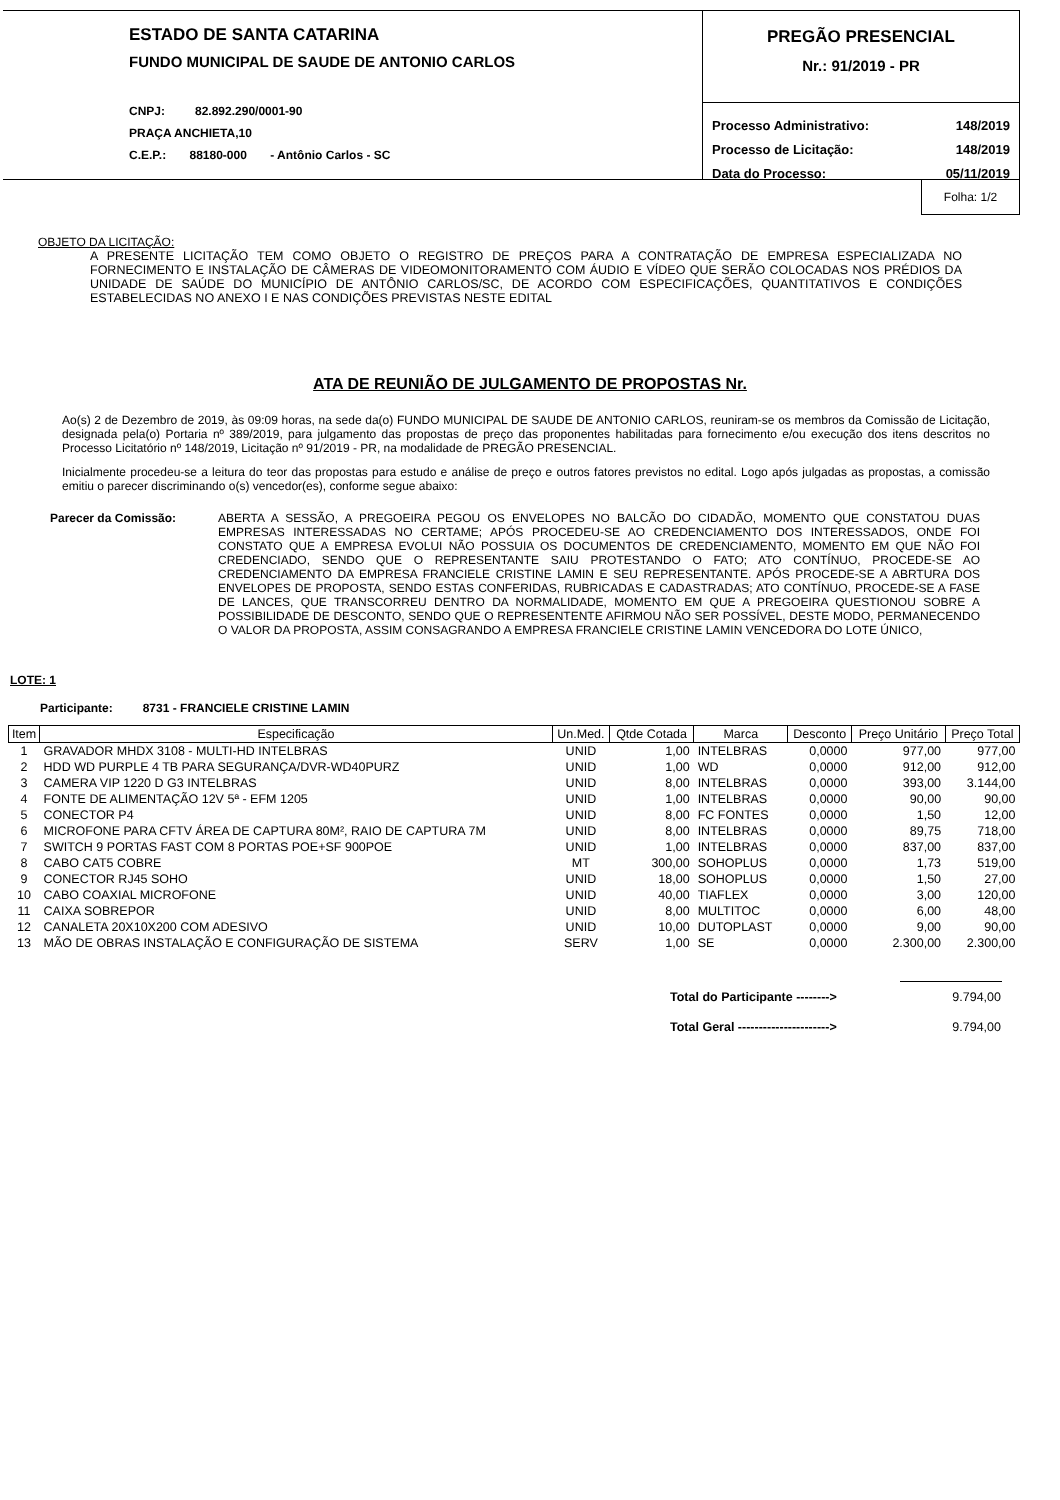ESTADO DE SANTA CATARINA
FUNDO MUNICIPAL DE SAUDE DE ANTONIO CARLOS
CNPJ: 82.892.290/0001-90
PRAÇA ANCHIETA,10
C.E.P.: 88180-000 - Antônio Carlos - SC
PREGÃO PRESENCIAL
Nr.: 91/2019 - PR
| Processo Administrativo: | 148/2019 |
| Processo de Licitação: | 148/2019 |
| Data do Processo: | 05/11/2019 |
Folha: 1/2
OBJETO DA LICITAÇÃO:
A PRESENTE LICITAÇÃO TEM COMO OBJETO O REGISTRO DE PREÇOS PARA A CONTRATAÇÃO DE EMPRESA ESPECIALIZADA NO FORNECIMENTO E INSTALAÇÃO DE CÂMERAS DE VIDEOMONITORAMENTO COM ÁUDIO E VÍDEO QUE SERÃO COLOCADAS NOS PRÉDIOS DA UNIDADE DE SAÚDE DO MUNICÍPIO DE ANTÔNIO CARLOS/SC, DE ACORDO COM ESPECIFICAÇÕES, QUANTITATIVOS E CONDIÇÕES ESTABELECIDAS NO ANEXO I E NAS CONDIÇÕES PREVISTAS NESTE EDITAL
ATA DE REUNIÃO DE JULGAMENTO DE PROPOSTAS Nr.
Ao(s) 2 de Dezembro de 2019, às 09:09 horas, na sede da(o) FUNDO MUNICIPAL DE SAUDE DE ANTONIO CARLOS, reuniram-se os membros da Comissão de Licitação, designada pela(o) Portaria nº 389/2019, para julgamento das propostas de preço das proponentes habilitadas para fornecimento e/ou execução dos itens descritos no Processo Licitatório nº 148/2019, Licitação nº 91/2019 - PR, na modalidade de PREGÃO PRESENCIAL.
Inicialmente procedeu-se a leitura do teor das propostas para estudo e análise de preço e outros fatores previstos no edital. Logo após julgadas as propostas, a comissão emitiu o parecer discriminando o(s) vencedor(es), conforme segue abaixo:
Parecer da Comissão: ABERTA A SESSÃO, A PREGOEIRA PEGOU OS ENVELOPES NO BALCÃO DO CIDADÃO, MOMENTO QUE CONSTATOU DUAS EMPRESAS INTERESSADAS NO CERTAME; APÓS PROCEDEU-SE AO CREDENCIAMENTO DOS INTERESSADOS, ONDE FOI CONSTATO QUE A EMPRESA EVOLUI NÃO POSSUIA OS DOCUMENTOS DE CREDENCIAMENTO, MOMENTO EM QUE NÃO FOI CREDENCIADO, SENDO QUE O REPRESENTANTE SAIU PROTESTANDO O FATO; ATO CONTÍNUO, PROCEDE-SE AO CREDENCIAMENTO DA EMPRESA FRANCIELE CRISTINE LAMIN E SEU REPRESENTANTE. APÓS PROCEDE-SE A ABRTURA DOS ENVELOPES DE PROPOSTA, SENDO ESTAS CONFERIDAS, RUBRICADAS E CADASTRADAS; ATO CONTÍNUO, PROCEDE-SE A FASE DE LANCES, QUE TRANSCORREU DENTRO DA NORMALIDADE, MOMENTO EM QUE A PREGOEIRA QUESTIONOU SOBRE A POSSIBILIDADE DE DESCONTO, SENDO QUE O REPRESENTENTE AFIRMOU NÃO SER POSSÍVEL, DESTE MODO, PERMANECENDO O VALOR DA PROPOSTA, ASSIM CONSAGRANDO A EMPRESA FRANCIELE CRISTINE LAMIN VENCEDORA DO LOTE ÚNICO,
LOTE: 1
Participante: 8731 - FRANCIELE CRISTINE LAMIN
| Item | Especificação | Un.Med. | Qtde Cotada | Marca | Desconto | Preço Unitário | Preço Total |
| --- | --- | --- | --- | --- | --- | --- | --- |
| 1 | GRAVADOR MHDX 3108 - MULTI-HD INTELBRAS | UNID | 1,00 | INTELBRAS | 0,0000 | 977,00 | 977,00 |
| 2 | HDD WD PURPLE 4 TB PARA SEGURANÇA/DVR-WD40PURZ | UNID | 1,00 | WD | 0,0000 | 912,00 | 912,00 |
| 3 | CAMERA VIP 1220 D G3 INTELBRAS | UNID | 8,00 | INTELBRAS | 0,0000 | 393,00 | 3.144,00 |
| 4 | FONTE DE ALIMENTAÇÃO 12V 5ª - EFM 1205 | UNID | 1,00 | INTELBRAS | 0,0000 | 90,00 | 90,00 |
| 5 | CONECTOR P4 | UNID | 8,00 | FC FONTES | 0,0000 | 1,50 | 12,00 |
| 6 | MICROFONE PARA CFTV ÁREA DE CAPTURA 80M², RAIO DE CAPTURA 7M | UNID | 8,00 | INTELBRAS | 0,0000 | 89,75 | 718,00 |
| 7 | SWITCH 9 PORTAS FAST COM 8 PORTAS POE+SF 900POE | UNID | 1,00 | INTELBRAS | 0,0000 | 837,00 | 837,00 |
| 8 | CABO CAT5 COBRE | MT | 300,00 | SOHOPLUS | 0,0000 | 1,73 | 519,00 |
| 9 | CONECTOR RJ45 SOHO | UNID | 18,00 | SOHOPLUS | 0,0000 | 1,50 | 27,00 |
| 10 | CABO COAXIAL MICROFONE | UNID | 40,00 | TIAFLEX | 0,0000 | 3,00 | 120,00 |
| 11 | CAIXA SOBREPOR | UNID | 8,00 | MULTITOC | 0,0000 | 6,00 | 48,00 |
| 12 | CANALETA 20X10X200 COM ADESIVO | UNID | 10,00 | DUTOPLAST | 0,0000 | 9,00 | 90,00 |
| 13 | MÃO DE OBRAS INSTALAÇÃO E CONFIGURAÇÃO DE SISTEMA | SERV | 1,00 | SE | 0,0000 | 2.300,00 | 2.300,00 |
| Total do Participante --------> | 9.794,00 |
| Total Geral ----------------------> | 9.794,00 |